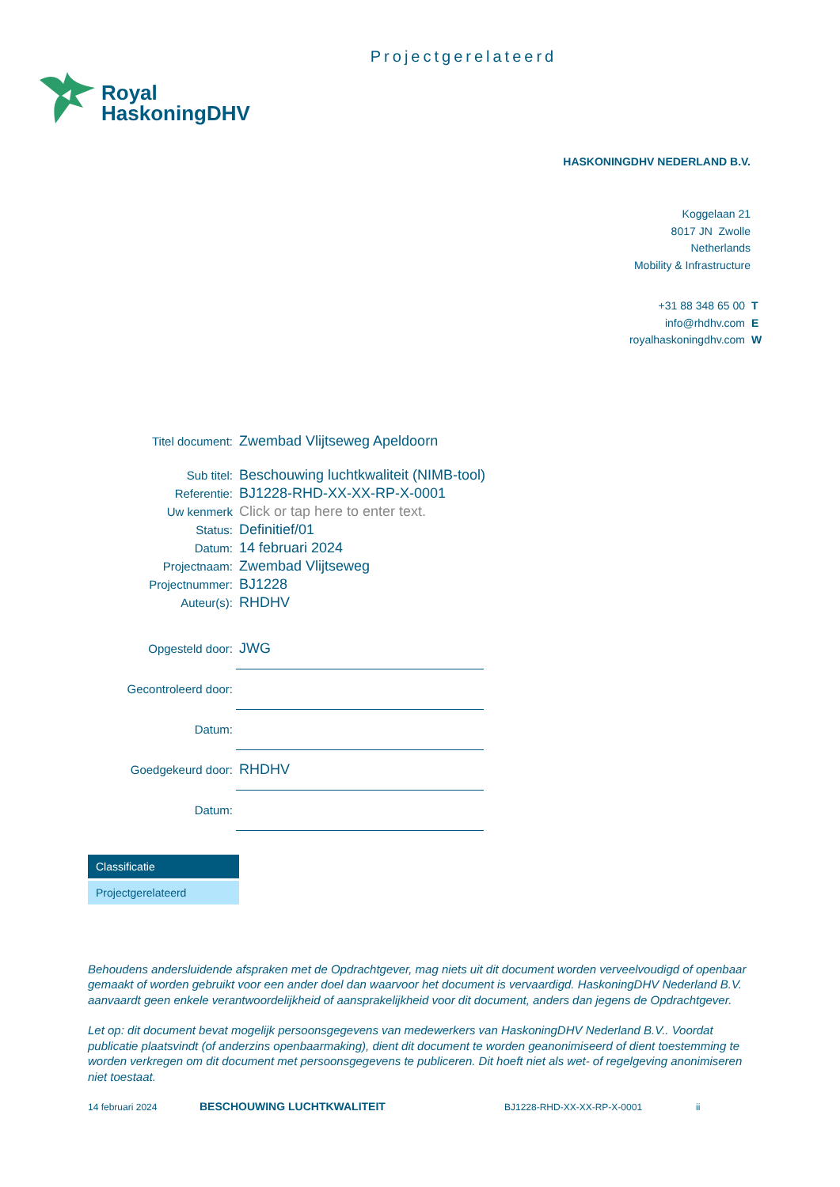Projectgerelateerd
Royal
HaskoningDHV
HASKONINGDHV NEDERLAND B.V.
Koggelaan 21
8017 JN Zwolle
Netherlands
Mobility & Infrastructure
+31 88 348 65 00 T
info@rhdhv.com E
royalhaskoningdhv.com W
| Titel document: | Zwembad Vlijtseweg Apeldoorn |
| Sub titel: | Beschouwing luchtkwaliteit (NIMB-tool) |
| Referentie: | BJ1228-RHD-XX-XX-RP-X-0001 |
| Uw kenmerk | Click or tap here to enter text. |
| Status: | Definitief/01 |
| Datum: | 14 februari 2024 |
| Projectnaam: | Zwembad Vlijtseweg |
| Projectnummer: | BJ1228 |
| Auteur(s): | RHDHV |
| Opgesteld door: | JWG |
| Gecontroleerd door: | |
| Datum: | |
| Goedgekeurd door: | RHDHV |
| Datum: | |
Classificatie
Projectgerelateerd
Behoudens andersluidende afspraken met de Opdrachtgever, mag niets uit dit document worden verveelvoudigd of openbaar gemaakt of worden gebruikt voor een ander doel dan waarvoor het document is vervaardigd. HaskoningDHV Nederland B.V. aanvaardt geen enkele verantwoordelijkheid of aansprakelijkheid voor dit document, anders dan jegens de Opdrachtgever.
Let op: dit document bevat mogelijk persoonsgegevens van medewerkers van HaskoningDHV Nederland B.V.. Voordat publicatie plaatsvindt (of anderzins openbaarmaking), dient dit document te worden geanonimiseerd of dient toestemming te worden verkregen om dit document met persoonsgegevens te publiceren. Dit hoeft niet als wet- of regelgeving anonimiseren niet toestaat.
14 februari 2024 BESCHOUWING LUCHTKWALITEIT BJ1228-RHD-XX-XX-RP-X-0001 ii